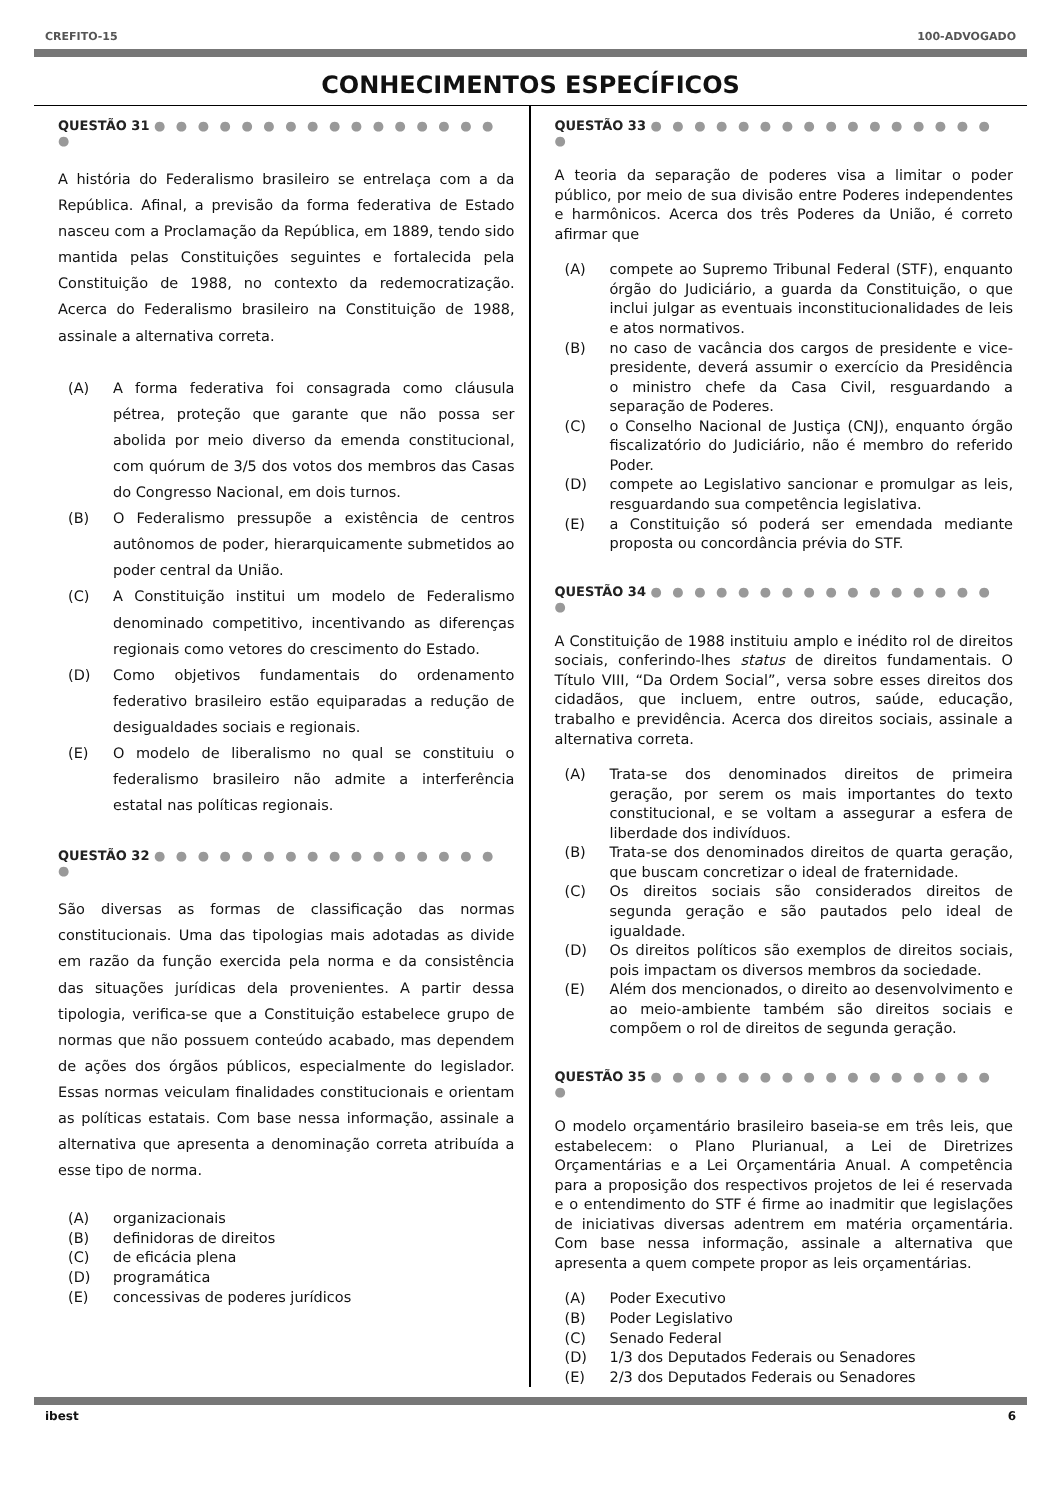CREFITO-15 100-ADVOGADO
CONHECIMENTOS ESPECÍFICOS
QUESTÃO 31 ● ● ● ● ● ● ● ● ● ● ● ● ● ● ● ● ●
A história do Federalismo brasileiro se entrelaça com a da República. Afinal, a previsão da forma federativa de Estado nasceu com a Proclamação da República, em 1889, tendo sido mantida pelas Constituições seguintes e fortalecida pela Constituição de 1988, no contexto da redemocratização. Acerca do Federalismo brasileiro na Constituição de 1988, assinale a alternativa correta.
(A) A forma federativa foi consagrada como cláusula pétrea, proteção que garante que não possa ser abolida por meio diverso da emenda constitucional, com quórum de 3/5 dos votos dos membros das Casas do Congresso Nacional, em dois turnos.
(B) O Federalismo pressupõe a existência de centros autônomos de poder, hierarquicamente submetidos ao poder central da União.
(C) A Constituição institui um modelo de Federalismo denominado competitivo, incentivando as diferenças regionais como vetores do crescimento do Estado.
(D) Como objetivos fundamentais do ordenamento federativo brasileiro estão equiparadas a redução de desigualdades sociais e regionais.
(E) O modelo de liberalismo no qual se constituiu o federalismo brasileiro não admite a interferência estatal nas políticas regionais.
QUESTÃO 32 ● ● ● ● ● ● ● ● ● ● ● ● ● ● ● ● ●
São diversas as formas de classificação das normas constitucionais. Uma das tipologias mais adotadas as divide em razão da função exercida pela norma e da consistência das situações jurídicas dela provenientes. A partir dessa tipologia, verifica-se que a Constituição estabelece grupo de normas que não possuem conteúdo acabado, mas dependem de ações dos órgãos públicos, especialmente do legislador. Essas normas veiculam finalidades constitucionais e orientam as políticas estatais. Com base nessa informação, assinale a alternativa que apresenta a denominação correta atribuída a esse tipo de norma.
(A) organizacionais
(B) definidoras de direitos
(C) de eficácia plena
(D) programática
(E) concessivas de poderes jurídicos
QUESTÃO 33 ● ● ● ● ● ● ● ● ● ● ● ● ● ● ● ● ●
A teoria da separação de poderes visa a limitar o poder público, por meio de sua divisão entre Poderes independentes e harmônicos. Acerca dos três Poderes da União, é correto afirmar que
(A) compete ao Supremo Tribunal Federal (STF), enquanto órgão do Judiciário, a guarda da Constituição, o que inclui julgar as eventuais inconstitucionalidades de leis e atos normativos.
(B) no caso de vacância dos cargos de presidente e vice-presidente, deverá assumir o exercício da Presidência o ministro chefe da Casa Civil, resguardando a separação de Poderes.
(C) o Conselho Nacional de Justiça (CNJ), enquanto órgão fiscalizatório do Judiciário, não é membro do referido Poder.
(D) compete ao Legislativo sancionar e promulgar as leis, resguardando sua competência legislativa.
(E) a Constituição só poderá ser emendada mediante proposta ou concordância prévia do STF.
QUESTÃO 34 ● ● ● ● ● ● ● ● ● ● ● ● ● ● ● ● ●
A Constituição de 1988 instituiu amplo e inédito rol de direitos sociais, conferindo-lhes status de direitos fundamentais. O Título VIII, “Da Ordem Social”, versa sobre esses direitos dos cidadãos, que incluem, entre outros, saúde, educação, trabalho e previdência. Acerca dos direitos sociais, assinale a alternativa correta.
(A) Trata-se dos denominados direitos de primeira geração, por serem os mais importantes do texto constitucional, e se voltam a assegurar a esfera de liberdade dos indivíduos.
(B) Trata-se dos denominados direitos de quarta geração, que buscam concretizar o ideal de fraternidade.
(C) Os direitos sociais são considerados direitos de segunda geração e são pautados pelo ideal de igualdade.
(D) Os direitos políticos são exemplos de direitos sociais, pois impactam os diversos membros da sociedade.
(E) Além dos mencionados, o direito ao desenvolvimento e ao meio-ambiente também são direitos sociais e compõem o rol de direitos de segunda geração.
QUESTÃO 35 ● ● ● ● ● ● ● ● ● ● ● ● ● ● ● ● ●
O modelo orçamentário brasileiro baseia-se em três leis, que estabelecem: o Plano Plurianual, a Lei de Diretrizes Orçamentárias e a Lei Orçamentária Anual. A competência para a proposição dos respectivos projetos de lei é reservada e o entendimento do STF é firme ao inadmitir que legislações de iniciativas diversas adentrem em matéria orçamentária. Com base nessa informação, assinale a alternativa que apresenta a quem compete propor as leis orçamentárias.
(A) Poder Executivo
(B) Poder Legislativo
(C) Senado Federal
(D) 1/3 dos Deputados Federais ou Senadores
(E) 2/3 dos Deputados Federais ou Senadores
ibest 6